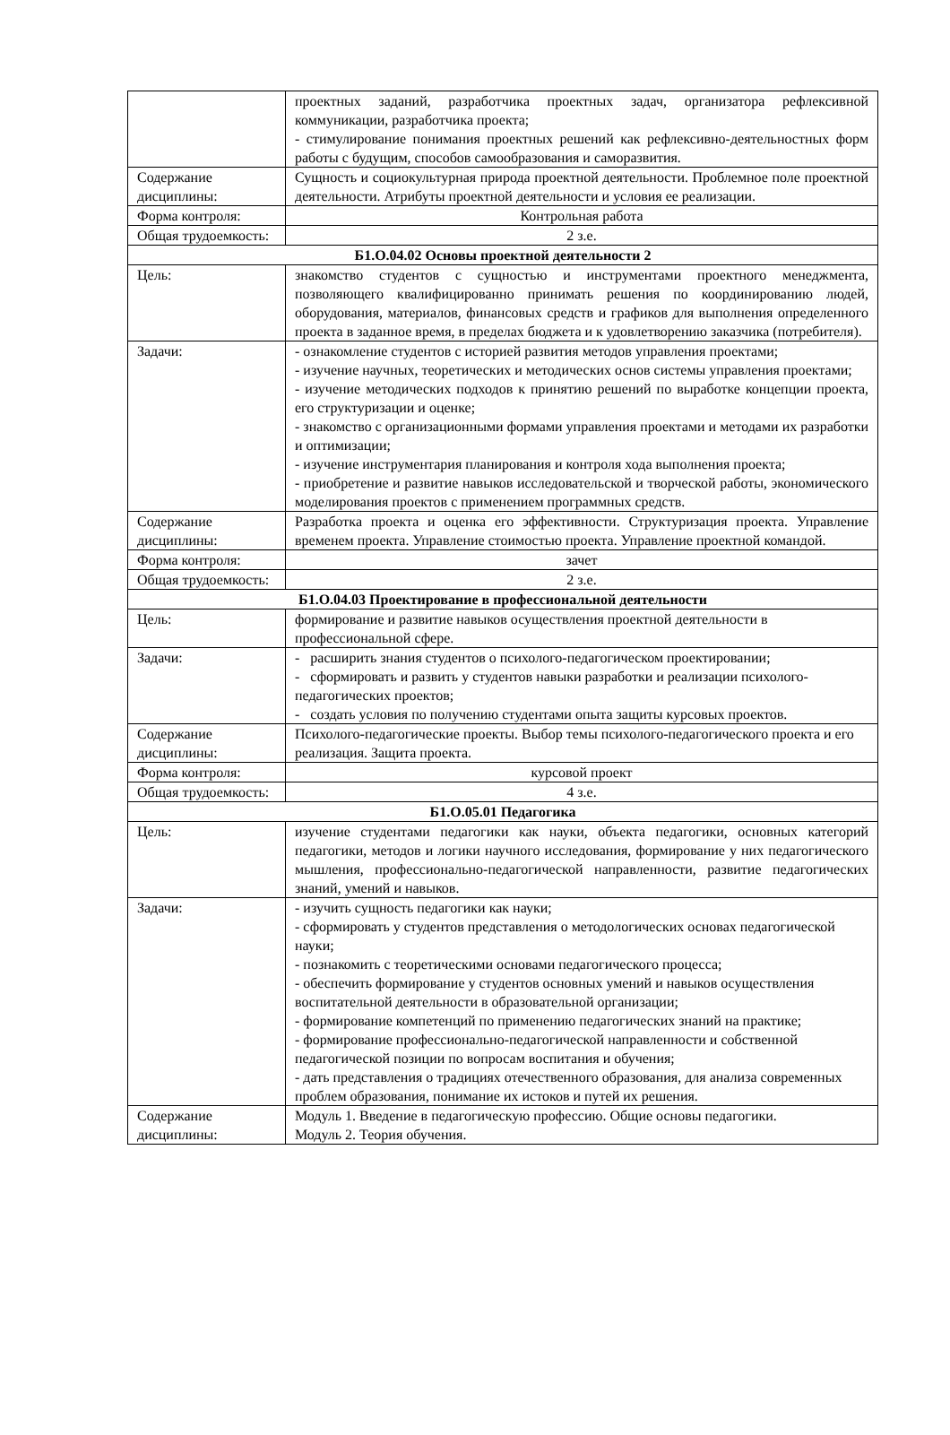| | проектных заданий, разработчика проектных задач, организатора рефлексивной коммуникации, разработчика проекта; - стимулирование понимания проектных решений как рефлексивно-деятельностных форм работы с будущим, способов самообразования и саморазвития. |
| Содержание дисциплины: | Сущность и социокультурная природа проектной деятельности. Проблемное поле проектной деятельности. Атрибуты проектной деятельности и условия ее реализации. |
| Форма контроля: | Контрольная работа |
| Общая трудоемкость: | 2 з.е. |
| Б1.О.04.02 Основы проектной деятельности 2 | |
| Цель: | знакомство студентов с сущностью и инструментами проектного менеджмента, позволяющего квалифицированно принимать решения по координированию людей, оборудования, материалов, финансовых средств и графиков для выполнения определенного проекта в заданное время, в пределах бюджета и к удовлетворению заказчика (потребителя). |
| Задачи: | - ознакомление студентов с историей развития методов управления проектами; - изучение научных, теоретических и методических основ системы управления проектами; - изучение методических подходов к принятию решений по выработке концепции проекта, его структуризации и оценке; - знакомство с организационными формами управления проектами и методами их разработки и оптимизации; - изучение инструментария планирования и контроля хода выполнения проекта; - приобретение и развитие навыков исследовательской и творческой работы, экономического моделирования проектов с применением программных средств. |
| Содержание дисциплины: | Разработка проекта и оценка его эффективности. Структуризация проекта. Управление временем проекта. Управление стоимостью проекта. Управление проектной командой. |
| Форма контроля: | зачет |
| Общая трудоемкость: | 2 з.е. |
| Б1.О.04.03 Проектирование в профессиональной деятельности | |
| Цель: | формирование и развитие навыков осуществления проектной деятельности в профессиональной сфере. |
| Задачи: | - расширить знания студентов о психолого-педагогическом проектировании; - сформировать и развить у студентов навыки разработки и реализации психолого-педагогических проектов; - создать условия по получению студентами опыта защиты курсовых проектов. |
| Содержание дисциплины: | Психолого-педагогические проекты. Выбор темы психолого-педагогического проекта и его реализация. Защита проекта. |
| Форма контроля: | курсовой проект |
| Общая трудоемкость: | 4 з.е. |
| Б1.О.05.01 Педагогика | |
| Цель: | изучение студентами педагогики как науки, объекта педагогики, основных категорий педагогики, методов и логики научного исследования, формирование у них педагогического мышления, профессионально-педагогической направленности, развитие педагогических знаний, умений и навыков. |
| Задачи: | - изучить сущность педагогики как науки; - сформировать у студентов представления о методологических основах педагогической науки; - познакомить с теоретическими основами педагогического процесса; - обеспечить формирование у студентов основных умений и навыков осуществления воспитательной деятельности в образовательной организации; - формирование компетенций по применению педагогических знаний на практике; - формирование профессионально-педагогической направленности и собственной педагогической позиции по вопросам воспитания и обучения; - дать представления о традициях отечественного образования, для анализа современных проблем образования, понимание их истоков и путей их решения. |
| Содержание дисциплины: | Модуль 1. Введение в педагогическую профессию. Общие основы педагогики. Модуль 2. Теория обучения. |